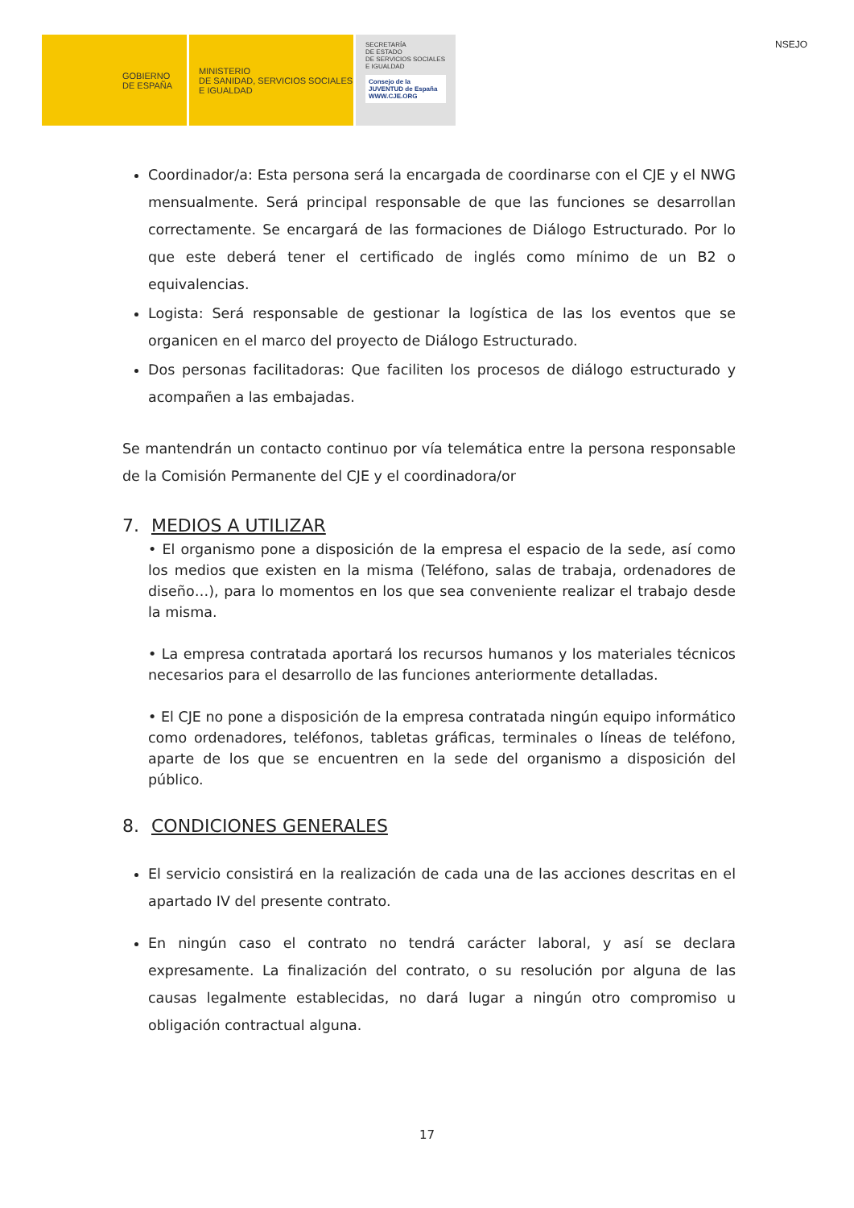GOBIERNO
DE ESPAÑA
MINISTERIO
DE SANIDAD, SERVICIOS SOCIALES
E IGUALDAD
SECRETARÍA
DE ESTADO
DE SERVICIOS SOCIALES
E IGUALDAD
Consejo de la JUVENTUD de España
WWW.CJE.ORG
NSEJO
Coordinador/a: Esta persona será la encargada de coordinarse con el CJE y el NWG mensualmente. Será principal responsable de que las funciones se desarrollan correctamente. Se encargará de las formaciones de Diálogo Estructurado. Por lo que este deberá tener el certificado de inglés como mínimo de un B2 o equivalencias.
Logista: Será responsable de gestionar la logística de las los eventos que se organicen en el marco del proyecto de Diálogo Estructurado.
Dos personas facilitadoras: Que faciliten los procesos de diálogo estructurado y acompañen a las embajadas.
Se mantendrán un contacto continuo por vía telemática entre la persona responsable de la Comisión Permanente del CJE y el coordinadora/or
7. MEDIOS A UTILIZAR
• El organismo pone a disposición de la empresa el espacio de la sede, así como los medios que existen en la misma (Teléfono, salas de trabaja, ordenadores de diseño…), para lo momentos en los que sea conveniente realizar el trabajo desde la misma.
• La empresa contratada aportará los recursos humanos y los materiales técnicos necesarios para el desarrollo de las funciones anteriormente detalladas.
• El CJE no pone a disposición de la empresa contratada ningún equipo informático como ordenadores, teléfonos, tabletas gráficas, terminales o líneas de teléfono, aparte de los que se encuentren en la sede del organismo a disposición del público.
8. CONDICIONES GENERALES
El servicio consistirá en la realización de cada una de las acciones descritas en el apartado IV del presente contrato.
En ningún caso el contrato no tendrá carácter laboral, y así se declara expresamente. La finalización del contrato, o su resolución por alguna de las causas legalmente establecidas, no dará lugar a ningún otro compromiso u obligación contractual alguna.
17